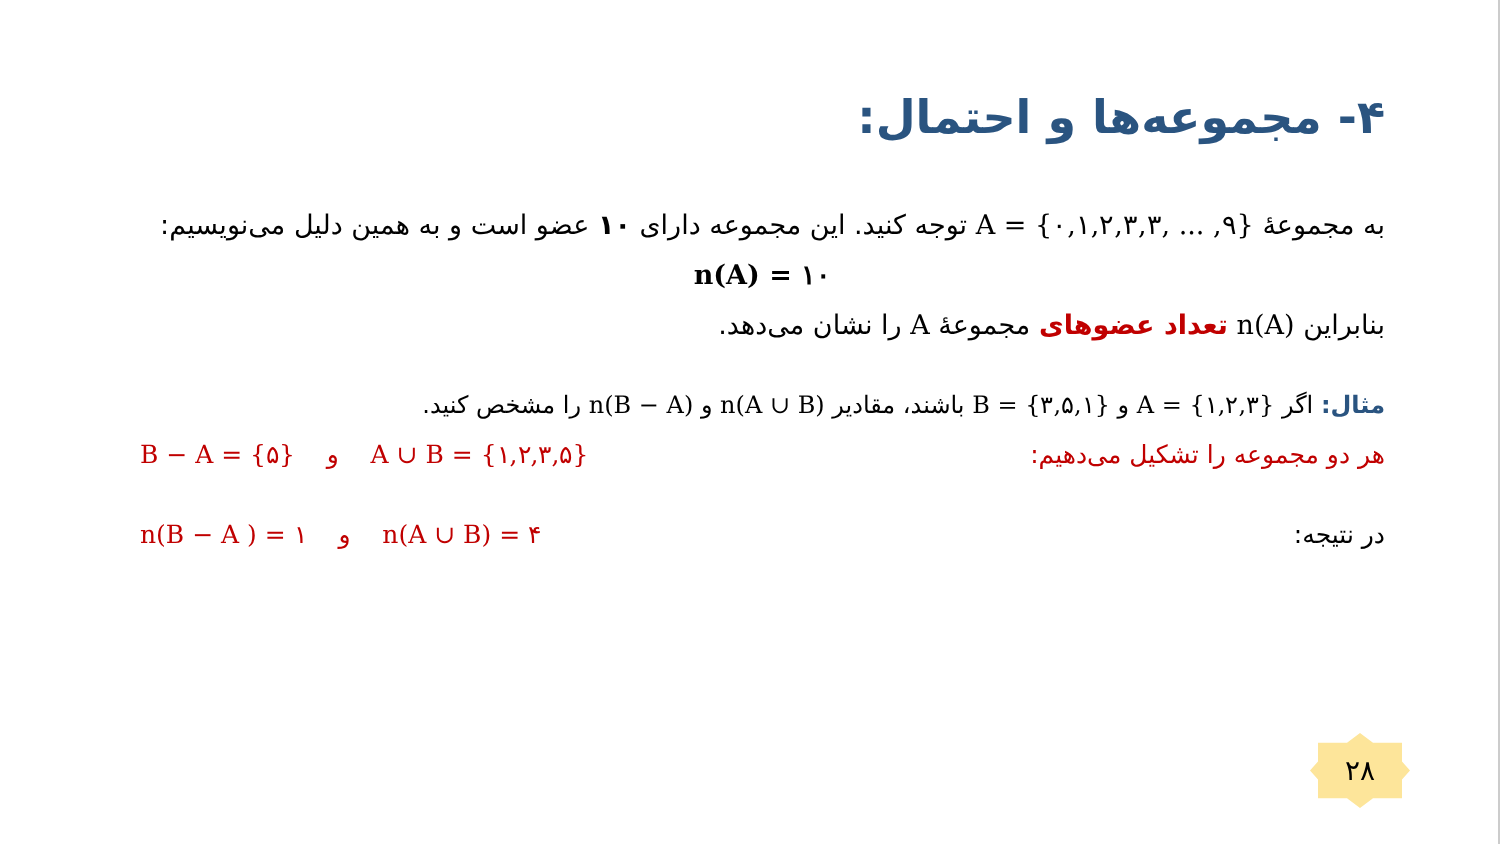۴- مجموعه‌ها و احتمال:
به مجموعهٔ A = {۰,۱,۲,۳,۳, ... ,۹} توجه کنید. این مجموعه دارای ۱۰ عضو است و به همین دلیل می‌نویسیم:
n(A) = ۱۰
بنابراین n(A) تعداد عضوهای مجموعهٔ A را نشان می‌دهد.
مثال: اگر A = {۱,۲,۳} و B = {۳,۵,۱} باشند، مقادیر n(A ∪ B) و n(B − A) را مشخص کنید.
هر دو مجموعه را تشکیل می‌دهیم: A ∪ B = {۱,۲,۳,۵} و B − A = {۵}
در نتیجه: n(A ∪ B) = ۴ و n(B − A ) = ۱
۲۸